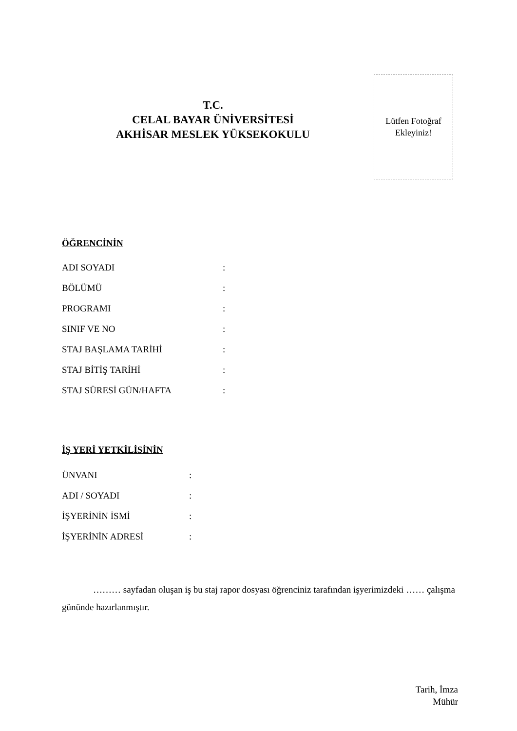T.C.
CELAL BAYAR ÜNİVERSİTESİ
AKHİSAR MESLEK YÜKSEKOKULU
Lütfen Fotoğraf
Ekleyiniz!
ÖĞRENCİNİN
ADI SOYADI:
BÖLÜMÜ:
PROGRAMI:
SINIF VE NO:
STAJ BAŞLAMA TARİHİ:
STAJ BİTİŞ TARİHİ:
STAJ SÜRESİ GÜN/HAFTA:
İŞ YERİ YETKİLİSİNİN
ÜNVANI:
ADI / SOYADI:
İŞYERİNİN İSMİ:
İŞYERİNİN ADRESİ:
……… sayfadan oluşan iş bu staj rapor dosyası öğrenciniz tarafından işyerimizdeki …… çalışma gününde hazırlanmıştır.
Tarih, İmza
Mühür